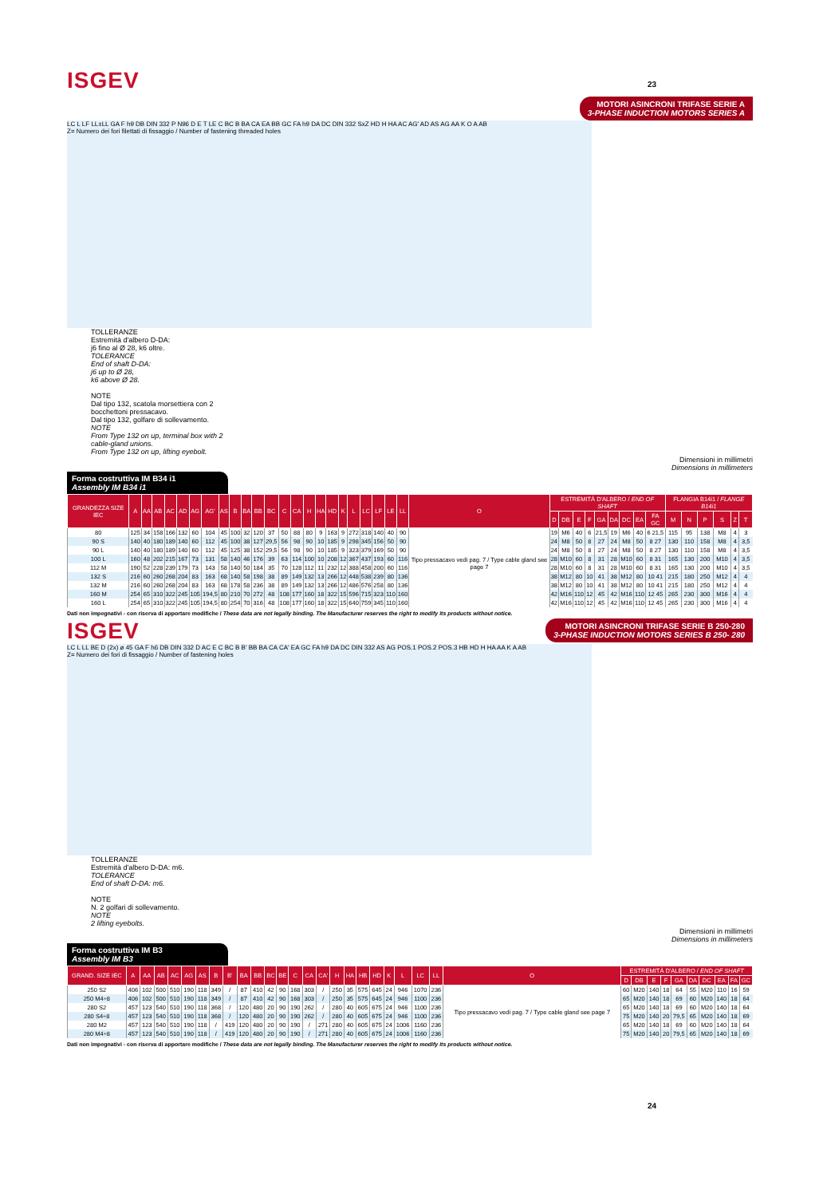23
ISGEV
MOTORI ASINCRONI TRIFASE SERIE A
3-PHASE INDUCTION MOTORS SERIES A
LC L LF LL±LL GA F h9 DB DIN 332 P N96 D E T LE C BC B BA CA EA BB GC FA h9 DA DC DIN 332 SxZ HD H HA AC AG' AD AS AG AA K O A AB
Z= Numero dei fori filettati di fissaggio / Number of fastening threaded holes
TOLLERANZE
Estremità d'albero D-DA:
j6 fino al Ø 28, k6 oltre.
TOLERANCE
End of shaft D-DA:
j6 up to Ø 28,
k6 above Ø 28.
NOTE
Dal tipo 132, scatola morsettiera con 2 bocchettoni pressacavo.
Dal tipo 132, golfare di sollevamento.
NOTE
From Type 132 on up, terminal box with 2 cable-gland unions.
From Type 132 on up, lifting eyebolt.
Dimensioni in millimetri
Dimensions in millimeters
Forma costruttiva IM B34 i1
Assembly IM B34 i1
| GRANDEZZA SIZE IEC | A | AA | AB | AC | AD | AG | AG' | AS | B | BA | BB | BC | C | CA | H | HA | HD | K | L | LC | LF | LE | LL | O | ESTREMITÀ D'ALBERO / END OF SHAFT | | | | | | | | | FLANGIA B14i1 / FLANGE B14i1 | | | | | |
| --- | --- | --- | --- | --- | --- | --- | --- | --- | --- | --- | --- | --- | --- | --- | --- | --- | --- | --- | --- | --- | --- | --- | --- | --- | --- | --- | --- | --- | --- | --- | --- | --- | --- | --- | --- | --- | --- | --- | --- |
| | | | | | | | | | | | | | | | | | | | | | | | | | D | DB | E | F | GA | DA | DC | EA | FA GC | M | N | P | S | Z | T |
| 80 | 125 | 34 | 158 | 166 | 132 | 60 | 104 | 45 | 100 | 32 | 120 | 37 | 50 | 88 | 80 | 9 | 163 | 9 | 272 | 318 | 140 | 40 | 90 | Tipo pressacavo vedi pag. 7 / Type cable gland see page 7 | 19 | M6 | 40 | 6 | 21,5 | 19 | M6 | 40 | 6 21,5 | 115 | 95 | 138 | M8 | 4 | 3 |
| 90 S | 140 | 40 | 180 | 189 | 140 | 60 | 112 | 45 | 100 | 38 | 127 | 29,5 | 56 | 98 | 90 | 10 | 185 | 9 | 298 | 345 | 156 | 50 | 90 | | 24 | M8 | 50 | 8 | 27 | 24 | M8 | 50 | 8 27 | 130 | 110 | 158 | M8 | 4 | 3,5 |
| 90 L | 140 | 40 | 180 | 189 | 140 | 60 | 112 | 45 | 125 | 38 | 152 | 29,5 | 56 | 98 | 90 | 10 | 185 | 9 | 323 | 379 | 169 | 50 | 90 | | 24 | M8 | 50 | 8 | 27 | 24 | M8 | 50 | 8 27 | 130 | 110 | 158 | M8 | 4 | 3,5 |
| 100 L | 160 | 48 | 202 | 215 | 167 | 73 | 131 | 58 | 140 | 46 | 176 | 39 | 63 | 114 | 100 | 10 | 208 | 12 | 367 | 437 | 193 | 60 | 116 | | 28 | M10 | 60 | 8 | 31 | 28 | M10 | 60 | 8 31 | 165 | 130 | 200 | M10 | 4 | 3,5 |
| 112 M | 190 | 52 | 228 | 239 | 179 | 73 | 143 | 58 | 140 | 50 | 184 | 35 | 70 | 128 | 112 | 11 | 232 | 12 | 388 | 458 | 200 | 60 | 116 | | 28 | M10 | 60 | 8 | 31 | 28 | M10 | 60 | 8 31 | 165 | 130 | 200 | M10 | 4 | 3,5 |
| 132 S | 216 | 60 | 260 | 268 | 204 | 83 | 163 | 68 | 140 | 58 | 198 | 38 | 89 | 149 | 132 | 13 | 266 | 12 | 448 | 538 | 239 | 80 | 136 | | 38 | M12 | 80 | 10 | 41 | 38 | M12 | 80 | 10 41 | 215 | 180 | 250 | M12 | 4 | 4 |
| 132 M | 216 | 60 | 260 | 268 | 204 | 83 | 163 | 68 | 178 | 58 | 236 | 38 | 89 | 149 | 132 | 13 | 266 | 12 | 486 | 576 | 258 | 80 | 136 | | 38 | M12 | 80 | 10 | 41 | 38 | M12 | 80 | 10 41 | 215 | 180 | 250 | M12 | 4 | 4 |
| 160 M | 254 | 65 | 310 | 322 | 245 | 105 | 194,5 | 80 | 210 | 70 | 272 | 48 | 108 | 177 | 160 | 18 | 322 | 15 | 596 | 715 | 323 | 110 | 160 | | 42 | M16 | 110 | 12 | 45 | 42 | M16 | 110 | 12 45 | 265 | 230 | 300 | M16 | 4 | 4 |
| 160 L | 254 | 65 | 310 | 322 | 245 | 105 | 194,5 | 80 | 254 | 70 | 316 | 48 | 108 | 177 | 160 | 18 | 322 | 15 | 640 | 759 | 345 | 110 | 160 | | 42 | M16 | 110 | 12 | 45 | 42 | M16 | 110 | 12 45 | 265 | 230 | 300 | M16 | 4 | 4 |
Dati non impegnativi - con riserva di apportare modifiche / These data are not legally binding. The Manufacturer reserves the right to modify its products without notice.
ISGEV
MOTORI ASINCRONI TRIFASE SERIE B 250-280
3-PHASE INDUCTION MOTORS SERIES B 250- 280
LC L LL BE D (2x) ø 45 GA F h6 DB DIN 332 D AC E C BC B B' BB BA CA CA' EA GC FA h9 DA DC DIN 332 AS AG POS.1 POS.2 POS.3 HB HD H HA AA K A AB
Z= Numero dei fori di fissaggio / Number of fastening holes
TOLLERANZE
Estremità d'albero D-DA: m6.
TOLERANCE
End of shaft D-DA: m6.
NOTE
N. 2 golfari di sollevamento.
NOTE
2 lifting eyebolts.
Dimensioni in millimetri
Dimensions in millimeters
Forma costruttiva IM B3
Assembly IM B3
| GRAND. SIZE IEC | A | AA | AB | AC | AG | AS | B | B' | BA | BB | BC | BE | C | CA | CA' | H | HA | HB | HD | K | L | LC | LL | O | ESTREMITÀ D'ALBERO / END OF SHAFT | | | | | | | | | |
| --- | --- | --- | --- | --- | --- | --- | --- | --- | --- | --- | --- | --- | --- | --- | --- | --- | --- | --- | --- | --- | --- | --- | --- | --- | --- | --- | --- | --- | --- | --- | --- | --- | --- | --- |
| | | | | | | | | | | | | | | | | | | | | | | | | | D | DB | E | F | GA | DA | DC | EA | FA | GC |
| 250 S2 | 406 | 102 | 500 | 510 | 190 | 118 | 349 | / | 87 | 410 | 42 | 90 | 168 | 303 | / | 250 | 35 | 575 | 645 | 24 | 946 | 1070 | 236 | Tipo pressacavo vedi pag. 7 / Type cable gland see page 7 | 60 | M20 | 140 | 18 | 64 | 55 | M20 | 110 | 16 | 59 |
| 250 M4÷8 | 406 | 102 | 500 | 510 | 190 | 118 | 349 | / | 87 | 410 | 42 | 90 | 168 | 303 | / | 250 | 35 | 575 | 645 | 24 | 946 | 1100 | 236 | | 65 | M20 | 140 | 18 | 69 | 60 | M20 | 140 | 18 | 64 |
| 280 S2 | 457 | 123 | 540 | 510 | 190 | 118 | 368 | / | 120 | 480 | 20 | 90 | 190 | 262 | / | 280 | 40 | 605 | 675 | 24 | 946 | 1100 | 236 | | 65 | M20 | 140 | 18 | 69 | 60 | M20 | 140 | 18 | 64 |
| 280 S4÷8 | 457 | 123 | 540 | 510 | 190 | 118 | 368 | / | 120 | 480 | 20 | 90 | 190 | 262 | / | 280 | 40 | 605 | 675 | 24 | 946 | 1100 | 236 | | 75 | M20 | 140 | 20 | 79,5 | 65 | M20 | 140 | 18 | 69 |
| 280 M2 | 457 | 123 | 540 | 510 | 190 | 118 | / | 419 | 120 | 480 | 20 | 90 | 190 | / | 271 | 280 | 40 | 605 | 675 | 24 | 1006 | 1160 | 236 | | 65 | M20 | 140 | 18 | 69 | 60 | M20 | 140 | 18 | 64 |
| 280 M4÷8 | 457 | 123 | 540 | 510 | 190 | 118 | / | 419 | 120 | 480 | 20 | 90 | 190 | / | 271 | 280 | 40 | 605 | 675 | 24 | 1006 | 1160 | 236 | | 75 | M20 | 140 | 20 | 79,5 | 65 | M20 | 140 | 18 | 69 |
Dati non impegnativi - con riserva di apportare modifiche / These data are not legally binding. The Manufacturer reserves the right to modify its products without notice.
24